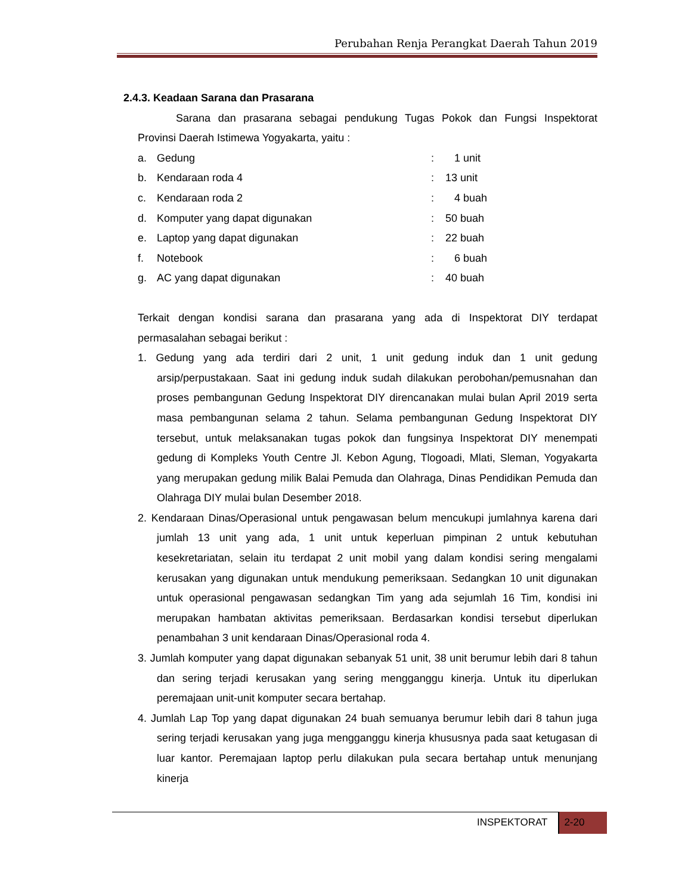Perubahan Renja Perangkat Daerah Tahun 2019
2.4.3. Keadaan Sarana dan Prasarana
Sarana dan prasarana sebagai pendukung Tugas Pokok dan Fungsi Inspektorat Provinsi Daerah Istimewa Yogyakarta, yaitu :
a. Gedung: 1 unit
b. Kendaraan roda 4: 13 unit
c. Kendaraan roda 2: 4 buah
d. Komputer yang dapat digunakan: 50 buah
e. Laptop yang dapat digunakan: 22 buah
f. Notebook: 6 buah
g. AC yang dapat digunakan: 40 buah
Terkait dengan kondisi sarana dan prasarana yang ada di Inspektorat DIY terdapat permasalahan sebagai berikut :
1. Gedung yang ada terdiri dari 2 unit, 1 unit gedung induk dan 1 unit gedung arsip/perpustakaan. Saat ini gedung induk sudah dilakukan perobohan/pemusnahan dan proses pembangunan Gedung Inspektorat DIY direncanakan mulai bulan April 2019 serta masa pembangunan selama 2 tahun. Selama pembangunan Gedung Inspektorat DIY tersebut, untuk melaksanakan tugas pokok dan fungsinya Inspektorat DIY menempati gedung di Kompleks Youth Centre Jl. Kebon Agung, Tlogoadi, Mlati, Sleman, Yogyakarta yang merupakan gedung milik Balai Pemuda dan Olahraga, Dinas Pendidikan Pemuda dan Olahraga DIY mulai bulan Desember 2018.
2. Kendaraan Dinas/Operasional untuk pengawasan belum mencukupi jumlahnya karena dari jumlah 13 unit yang ada, 1 unit untuk keperluan pimpinan 2 untuk kebutuhan kesekretariatan, selain itu terdapat 2 unit mobil yang dalam kondisi sering mengalami kerusakan yang digunakan untuk mendukung pemeriksaan. Sedangkan 10 unit digunakan untuk operasional pengawasan sedangkan Tim yang ada sejumlah 16 Tim, kondisi ini merupakan hambatan aktivitas pemeriksaan. Berdasarkan kondisi tersebut diperlukan penambahan 3 unit kendaraan Dinas/Operasional roda 4.
3. Jumlah komputer yang dapat digunakan sebanyak 51 unit, 38 unit berumur lebih dari 8 tahun dan sering terjadi kerusakan yang sering mengganggu kinerja. Untuk itu diperlukan peremajaan unit-unit komputer secara bertahap.
4. Jumlah Lap Top yang dapat digunakan 24 buah semuanya berumur lebih dari 8 tahun juga sering terjadi kerusakan yang juga mengganggu kinerja khususnya pada saat ketugasan di luar kantor. Peremajaan laptop perlu dilakukan pula secara bertahap untuk menunjang kinerja
INSPEKTORAT
2-20